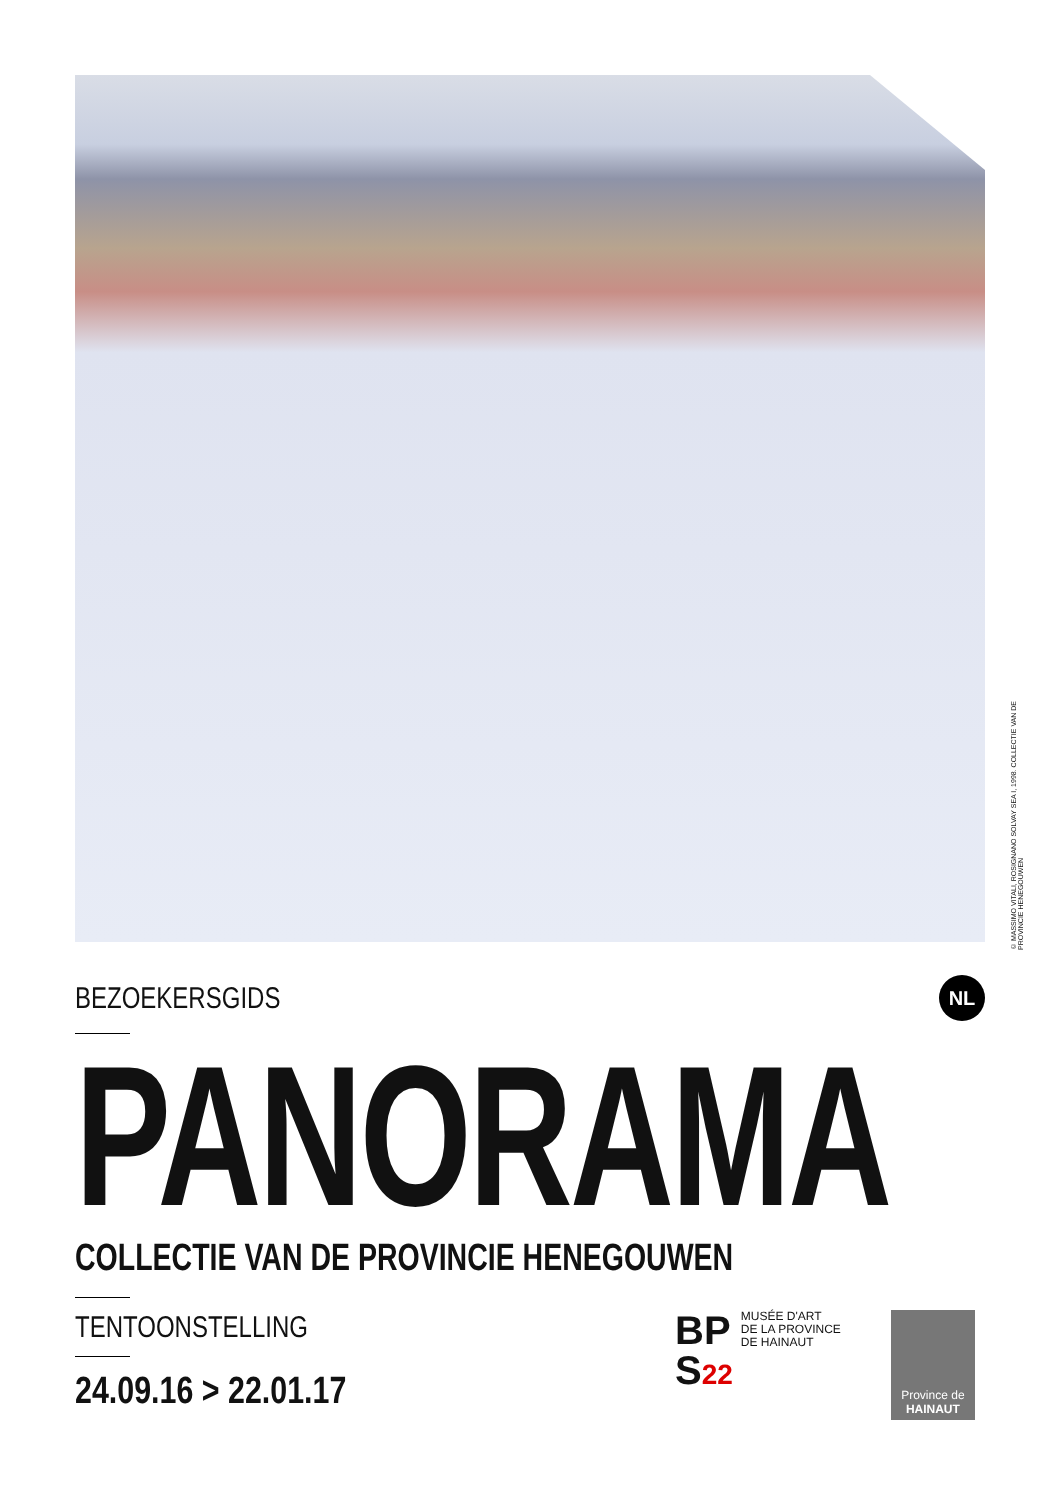© MASSIMO VITALI, ROSIGNANO SOLVAY SEA I, 1998. COLLECTIE VAN DE PROVINCIE HENEGOUWEN
BEZOEKERSGIDS
NL
PANORAMA
COLLECTIE VAN DE PROVINCIE HENEGOUWEN
TENTOONSTELLING
24.09.16 > 22.01.17
BP
S22
MUSÉE D'ART
DE LA PROVINCE
DE HAINAUT
Province de
HAINAUT